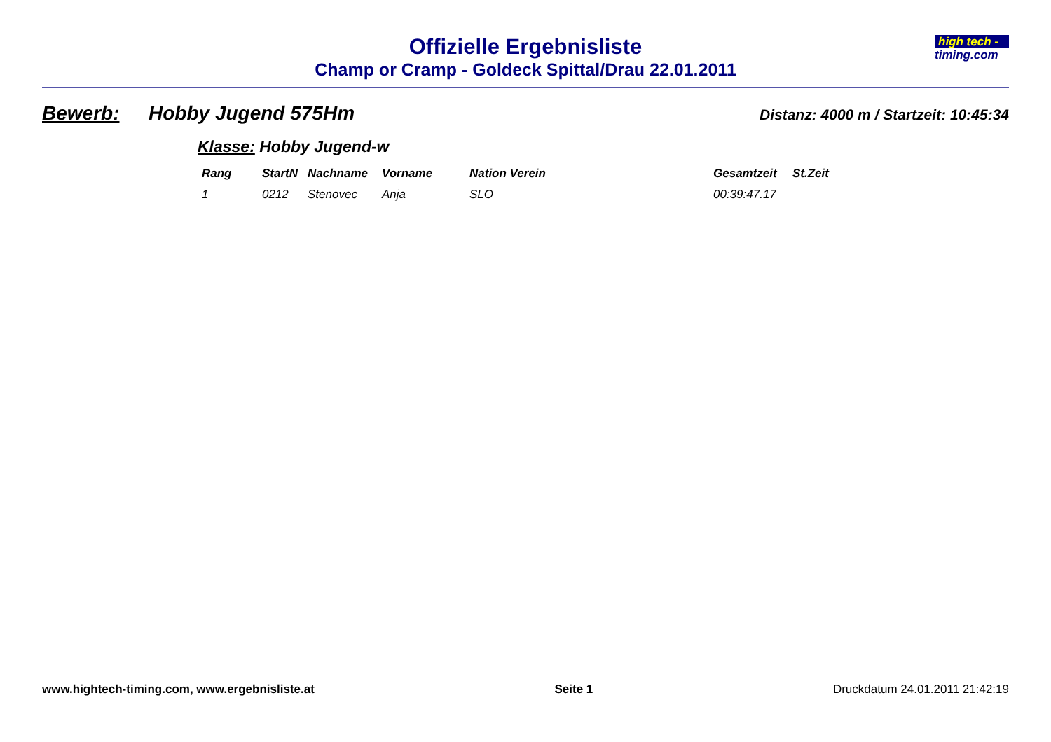Offizielle Ergebnisliste
Champ or Cramp - Goldeck Spittal/Drau 22.01.2011
high tech -
timing.com
Bewerb: Hobby Jugend 575Hm Distanz: 4000 m / Startzeit: 10:45:34
Klasse: Hobby Jugend-w
| Rang | StartN | Nachname | Vorname | Nation Verein | Gesamtzeit | St.Zeit |
| --- | --- | --- | --- | --- | --- | --- |
| 1 | 0212 | Stenovec | Anja | SLO | 00:39:47.17 | |
www.hightech-timing.com, www.ergebnisliste.at Seite 1 Druckdatum 24.01.2011 21:42:19